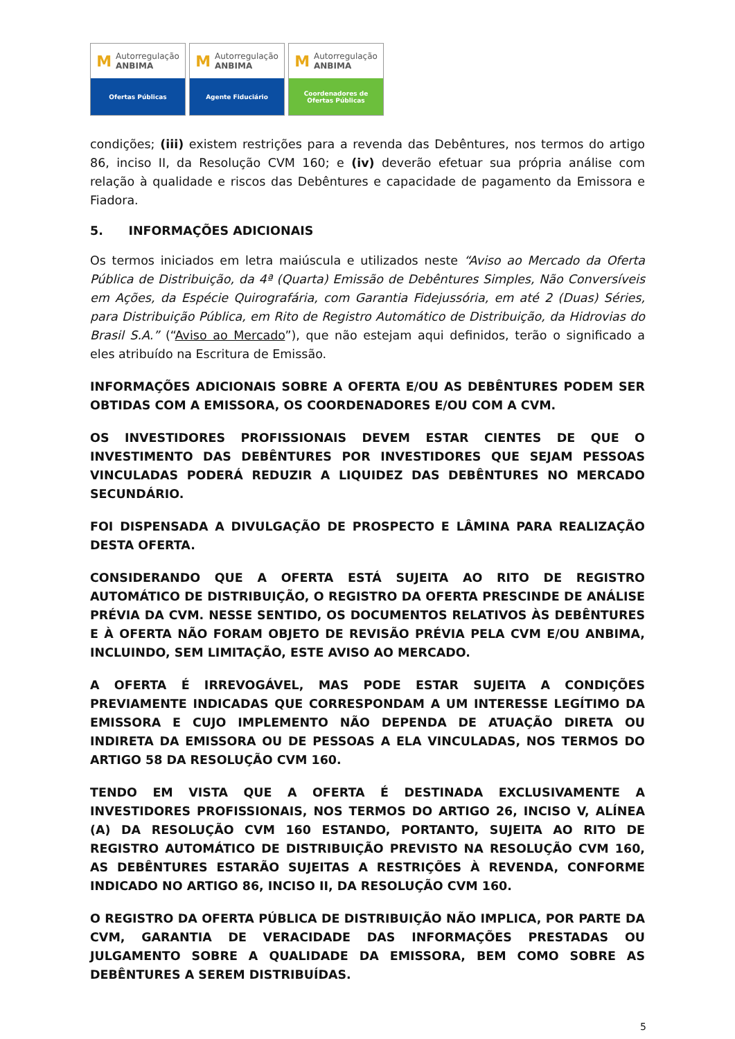M Autorregulação
ANBIMA
Ofertas Públicas
M Autorregulação
ANBIMA
Agente Fiduciário
M Autorregulação
ANBIMA
Coordenadores de
Ofertas Públicas
condições; (iii) existem restrições para a revenda das Debêntures, nos termos do artigo 86, inciso II, da Resolução CVM 160; e (iv) deverão efetuar sua própria análise com relação à qualidade e riscos das Debêntures e capacidade de pagamento da Emissora e Fiadora.
5. INFORMAÇÕES ADICIONAIS
Os termos iniciados em letra maiúscula e utilizados neste “Aviso ao Mercado da Oferta Pública de Distribuição, da 4ª (Quarta) Emissão de Debêntures Simples, Não Conversíveis em Ações, da Espécie Quirografária, com Garantia Fidejussória, em até 2 (Duas) Séries, para Distribuição Pública, em Rito de Registro Automático de Distribuição, da Hidrovias do Brasil S.A.” (“Aviso ao Mercado”), que não estejam aqui definidos, terão o significado a eles atribuído na Escritura de Emissão.
INFORMAÇÕES ADICIONAIS SOBRE A OFERTA E/OU AS DEBÊNTURES PODEM SER OBTIDAS COM A EMISSORA, OS COORDENADORES E/OU COM A CVM.
OS INVESTIDORES PROFISSIONAIS DEVEM ESTAR CIENTES DE QUE O INVESTIMENTO DAS DEBÊNTURES POR INVESTIDORES QUE SEJAM PESSOAS VINCULADAS PODERÁ REDUZIR A LIQUIDEZ DAS DEBÊNTURES NO MERCADO SECUNDÁRIO.
FOI DISPENSADA A DIVULGAÇÃO DE PROSPECTO E LÂMINA PARA REALIZAÇÃO DESTA OFERTA.
CONSIDERANDO QUE A OFERTA ESTÁ SUJEITA AO RITO DE REGISTRO AUTOMÁTICO DE DISTRIBUIÇÃO, O REGISTRO DA OFERTA PRESCINDE DE ANÁLISE PRÉVIA DA CVM. NESSE SENTIDO, OS DOCUMENTOS RELATIVOS ÀS DEBÊNTURES E À OFERTA NÃO FORAM OBJETO DE REVISÃO PRÉVIA PELA CVM E/OU ANBIMA, INCLUINDO, SEM LIMITAÇÃO, ESTE AVISO AO MERCADO.
A OFERTA É IRREVOGÁVEL, MAS PODE ESTAR SUJEITA A CONDIÇÕES PREVIAMENTE INDICADAS QUE CORRESPONDAM A UM INTERESSE LEGÍTIMO DA EMISSORA E CUJO IMPLEMENTO NÃO DEPENDA DE ATUAÇÃO DIRETA OU INDIRETA DA EMISSORA OU DE PESSOAS A ELA VINCULADAS, NOS TERMOS DO ARTIGO 58 DA RESOLUÇÃO CVM 160.
TENDO EM VISTA QUE A OFERTA É DESTINADA EXCLUSIVAMENTE A INVESTIDORES PROFISSIONAIS, NOS TERMOS DO ARTIGO 26, INCISO V, ALÍNEA (A) DA RESOLUÇÃO CVM 160 ESTANDO, PORTANTO, SUJEITA AO RITO DE REGISTRO AUTOMÁTICO DE DISTRIBUIÇÃO PREVISTO NA RESOLUÇÃO CVM 160, AS DEBÊNTURES ESTARÃO SUJEITAS A RESTRIÇÕES À REVENDA, CONFORME INDICADO NO ARTIGO 86, INCISO II, DA RESOLUÇÃO CVM 160.
O REGISTRO DA OFERTA PÚBLICA DE DISTRIBUIÇÃO NÃO IMPLICA, POR PARTE DA CVM, GARANTIA DE VERACIDADE DAS INFORMAÇÕES PRESTADAS OU JULGAMENTO SOBRE A QUALIDADE DA EMISSORA, BEM COMO SOBRE AS DEBÊNTURES A SEREM DISTRIBUÍDAS.
5